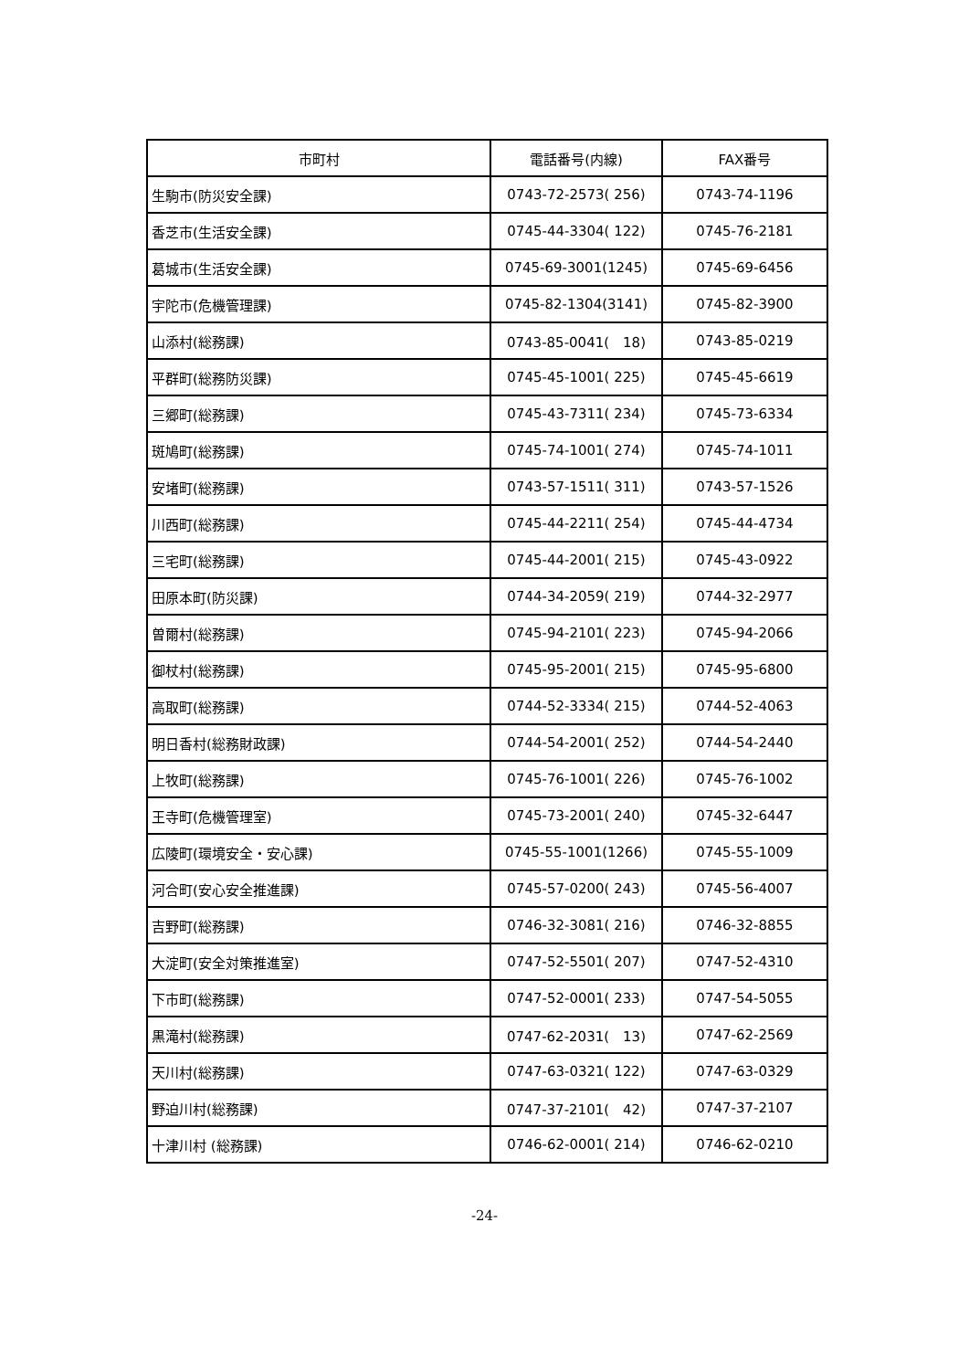| 市町村 | 電話番号(内線) | FAX番号 |
| --- | --- | --- |
| 生駒市(防災安全課) | 0743-72-2573( 256) | 0743-74-1196 |
| 香芝市(生活安全課) | 0745-44-3304( 122) | 0745-76-2181 |
| 葛城市(生活安全課) | 0745-69-3001(1245) | 0745-69-6456 |
| 宇陀市(危機管理課) | 0745-82-1304(3141) | 0745-82-3900 |
| 山添村(総務課) | 0743-85-0041( 18) | 0743-85-0219 |
| 平群町(総務防災課) | 0745-45-1001( 225) | 0745-45-6619 |
| 三郷町(総務課) | 0745-43-7311( 234) | 0745-73-6334 |
| 斑鳩町(総務課) | 0745-74-1001( 274) | 0745-74-1011 |
| 安堵町(総務課) | 0743-57-1511( 311) | 0743-57-1526 |
| 川西町(総務課) | 0745-44-2211( 254) | 0745-44-4734 |
| 三宅町(総務課) | 0745-44-2001( 215) | 0745-43-0922 |
| 田原本町(防災課) | 0744-34-2059( 219) | 0744-32-2977 |
| 曽爾村(総務課) | 0745-94-2101( 223) | 0745-94-2066 |
| 御杖村(総務課) | 0745-95-2001( 215) | 0745-95-6800 |
| 高取町(総務課) | 0744-52-3334( 215) | 0744-52-4063 |
| 明日香村(総務財政課) | 0744-54-2001( 252) | 0744-54-2440 |
| 上牧町(総務課) | 0745-76-1001( 226) | 0745-76-1002 |
| 王寺町(危機管理室) | 0745-73-2001( 240) | 0745-32-6447 |
| 広陵町(環境安全・安心課) | 0745-55-1001(1266) | 0745-55-1009 |
| 河合町(安心安全推進課) | 0745-57-0200( 243) | 0745-56-4007 |
| 吉野町(総務課) | 0746-32-3081( 216) | 0746-32-8855 |
| 大淀町(安全対策推進室) | 0747-52-5501( 207) | 0747-52-4310 |
| 下市町(総務課) | 0747-52-0001( 233) | 0747-54-5055 |
| 黒滝村(総務課) | 0747-62-2031( 13) | 0747-62-2569 |
| 天川村(総務課) | 0747-63-0321( 122) | 0747-63-0329 |
| 野迫川村(総務課) | 0747-37-2101( 42) | 0747-37-2107 |
| 十津川村 (総務課) | 0746-62-0001( 214) | 0746-62-0210 |
-24-